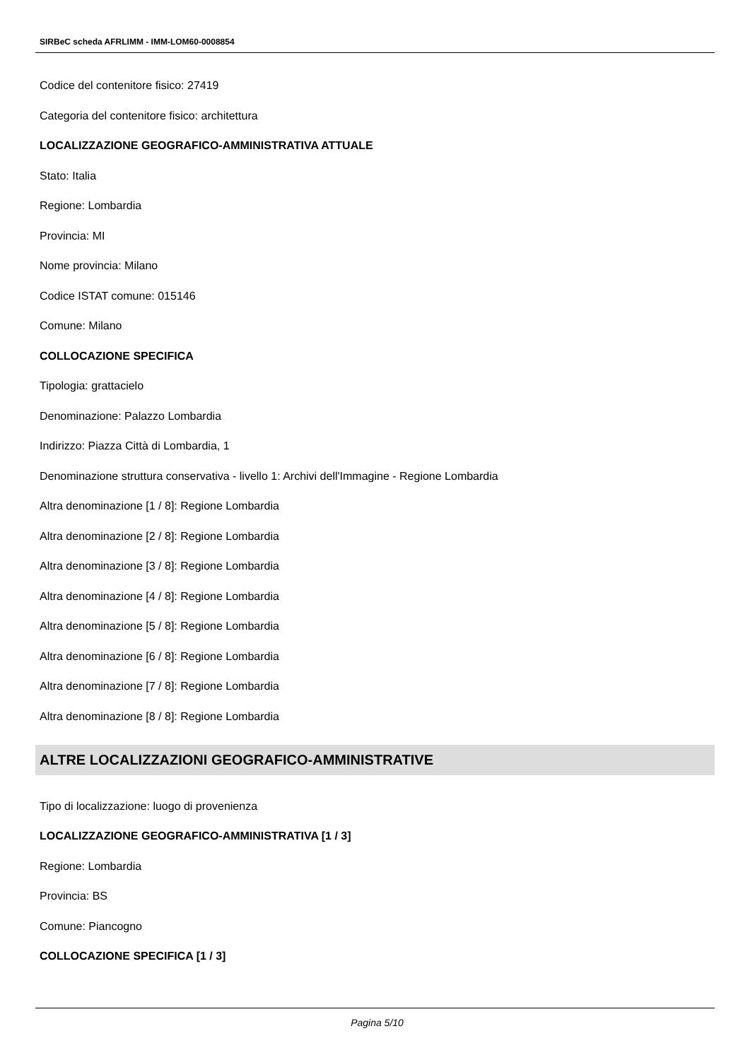SIRBeC scheda AFRLIMM - IMM-LOM60-0008854
Codice del contenitore fisico: 27419
Categoria del contenitore fisico: architettura
LOCALIZZAZIONE GEOGRAFICO-AMMINISTRATIVA ATTUALE
Stato: Italia
Regione: Lombardia
Provincia: MI
Nome provincia: Milano
Codice ISTAT comune: 015146
Comune: Milano
COLLOCAZIONE SPECIFICA
Tipologia: grattacielo
Denominazione: Palazzo Lombardia
Indirizzo: Piazza Città di Lombardia, 1
Denominazione struttura conservativa - livello 1: Archivi dell'Immagine - Regione Lombardia
Altra denominazione [1 / 8]: Regione Lombardia
Altra denominazione [2 / 8]: Regione Lombardia
Altra denominazione [3 / 8]: Regione Lombardia
Altra denominazione [4 / 8]: Regione Lombardia
Altra denominazione [5 / 8]: Regione Lombardia
Altra denominazione [6 / 8]: Regione Lombardia
Altra denominazione [7 / 8]: Regione Lombardia
Altra denominazione [8 / 8]: Regione Lombardia
ALTRE LOCALIZZAZIONI GEOGRAFICO-AMMINISTRATIVE
Tipo di localizzazione: luogo di provenienza
LOCALIZZAZIONE GEOGRAFICO-AMMINISTRATIVA [1 / 3]
Regione: Lombardia
Provincia: BS
Comune: Piancogno
COLLOCAZIONE SPECIFICA [1 / 3]
Pagina 5/10